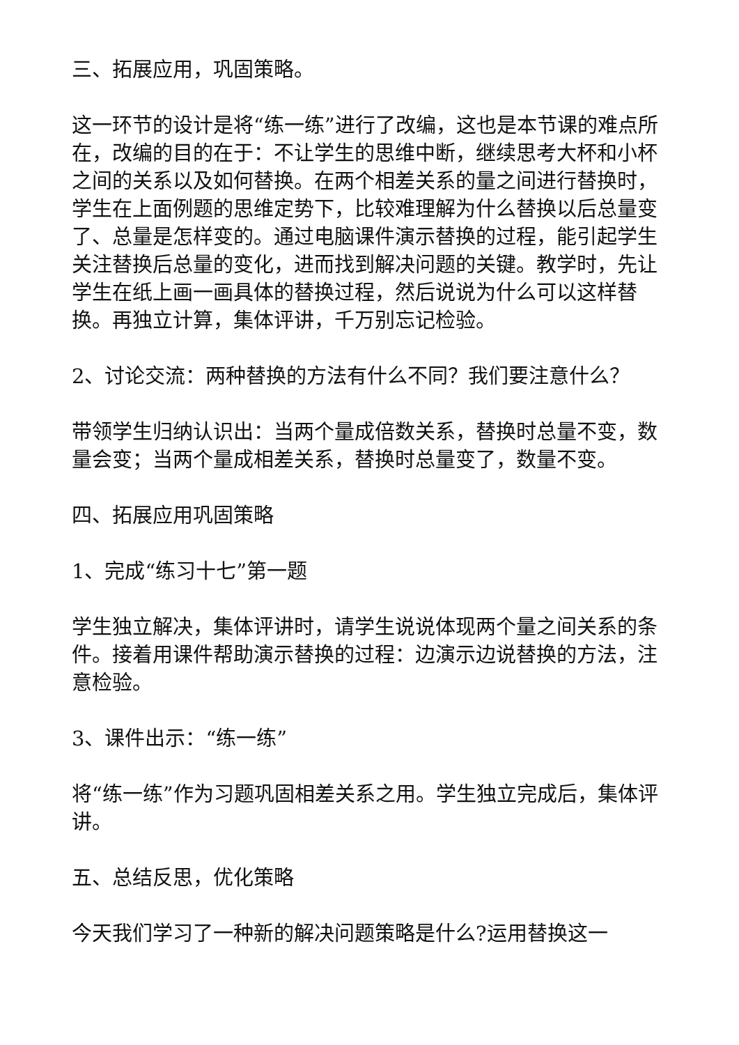三、拓展应用，巩固策略。
这一环节的设计是将“练一练”进行了改编，这也是本节课的难点所在，改编的目的在于：不让学生的思维中断，继续思考大杯和小杯之间的关系以及如何替换。在两个相差关系的量之间进行替换时，学生在上面例题的思维定势下，比较难理解为什么替换以后总量变了、总量是怎样变的。通过电脑课件演示替换的过程，能引起学生关注替换后总量的变化，进而找到解决问题的关键。教学时，先让学生在纸上画一画具体的替换过程，然后说说为什么可以这样替换。再独立计算，集体评讲，千万别忘记检验。
2、讨论交流：两种替换的方法有什么不同？我们要注意什么？
带领学生归纳认识出：当两个量成倍数关系，替换时总量不变，数量会变；当两个量成相差关系，替换时总量变了，数量不变。
四、拓展应用巩固策略
1、完成“练习十七”第一题
学生独立解决，集体评讲时，请学生说说体现两个量之间关系的条件。接着用课件帮助演示替换的过程：边演示边说替换的方法，注意检验。
3、课件出示：“练一练”
将“练一练”作为习题巩固相差关系之用。学生独立完成后，集体评讲。
五、总结反思，优化策略
今天我们学习了一种新的解决问题策略是什么?运用替换这一